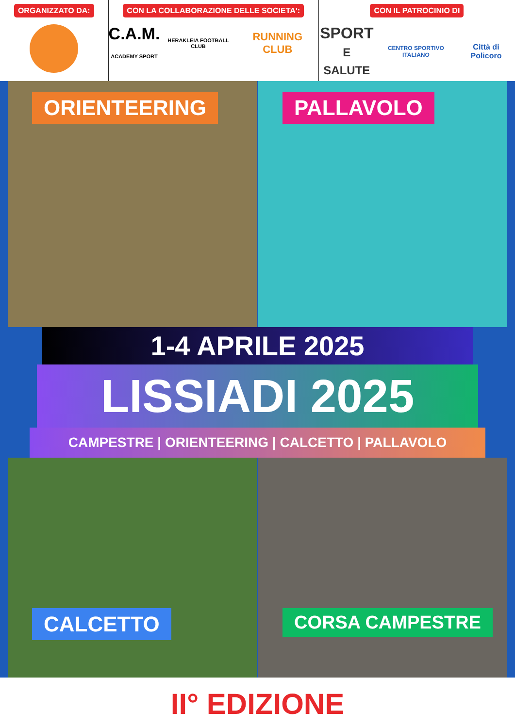ORGANIZZATO DA: CON LA COLLABORAZIONE DELLE SOCIETA':
C.A.M.
ACADEMY SPORT HERAKLEIA FOOTBALL CLUB RUNNING CLUB
CON IL PATROCINIO DI
SPORT
E SALUTE CENTRO SPORTIVO ITALIANO Città di Policoro
ORIENTEERING
PALLAVOLO
1-4 APRILE 2025
LISSIADI 2025
CAMPESTRE | ORIENTEERING | CALCETTO | PALLAVOLO
CALCETTO
CORSA CAMPESTRE
II° EDIZIONE